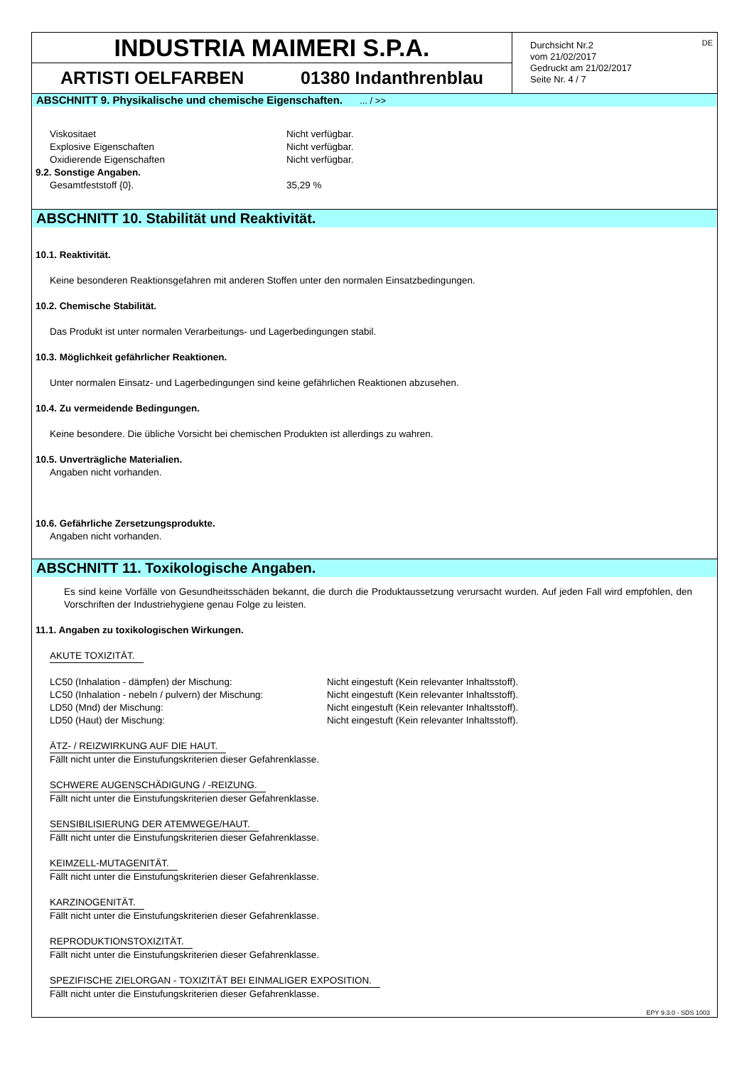INDUSTRIA MAIMERI S.P.A.
ARTISTI OELFARBEN 01380 Indanthrenblau
Durchsicht Nr.2
vom 21/02/2017
Gedruckt am 21/02/2017
Seite Nr. 4 / 7
DE
ABSCHNITT 9. Physikalische und chemische Eigenschaften. ... / >>
Viskositaet Nicht verfügbar.
Explosive Eigenschaften Nicht verfügbar.
Oxidierende Eigenschaften Nicht verfügbar.
9.2. Sonstige Angaben.
Gesamtfeststoff {0}. 35,29 %
ABSCHNITT 10. Stabilität und Reaktivität.
10.1. Reaktivität.
Keine besonderen Reaktionsgefahren mit anderen Stoffen unter den normalen Einsatzbedingungen.
10.2. Chemische Stabilität.
Das Produkt ist unter normalen Verarbeitungs- und Lagerbedingungen stabil.
10.3. Möglichkeit gefährlicher Reaktionen.
Unter normalen Einsatz- und Lagerbedingungen sind keine gefährlichen Reaktionen abzusehen.
10.4. Zu vermeidende Bedingungen.
Keine besondere. Die übliche Vorsicht bei chemischen Produkten ist allerdings zu wahren.
10.5. Unverträgliche Materialien.
Angaben nicht vorhanden.
10.6. Gefährliche Zersetzungsprodukte.
Angaben nicht vorhanden.
ABSCHNITT 11. Toxikologische Angaben.
Es sind keine Vorfälle von Gesundheitsschäden bekannt, die durch die Produktaussetzung verursacht wurden. Auf jeden Fall wird empfohlen, den Vorschriften der Industriehygiene genau Folge zu leisten.
11.1. Angaben zu toxikologischen Wirkungen.
AKUTE TOXIZITÄT.
LC50 (Inhalation - dämpfen) der Mischung: Nicht eingestuft (Kein relevanter Inhaltsstoff).
LC50 (Inhalation - nebeln / pulvern) der Mischung: Nicht eingestuft (Kein relevanter Inhaltsstoff).
LD50 (Mnd) der Mischung: Nicht eingestuft (Kein relevanter Inhaltsstoff).
LD50 (Haut) der Mischung: Nicht eingestuft (Kein relevanter Inhaltsstoff).
ÄTZ- / REIZWIRKUNG AUF DIE HAUT.
Fällt nicht unter die Einstufungskriterien dieser Gefahrenklasse.
SCHWERE AUGENSCHÄDIGUNG / -REIZUNG.
Fällt nicht unter die Einstufungskriterien dieser Gefahrenklasse.
SENSIBILISIERUNG DER ATEMWEGE/HAUT.
Fällt nicht unter die Einstufungskriterien dieser Gefahrenklasse.
KEIMZELL-MUTAGENITÄT.
Fällt nicht unter die Einstufungskriterien dieser Gefahrenklasse.
KARZINOGENITÄT.
Fällt nicht unter die Einstufungskriterien dieser Gefahrenklasse.
REPRODUKTIONSTOXIZITÄT.
Fällt nicht unter die Einstufungskriterien dieser Gefahrenklasse.
SPEZIFISCHE ZIELORGAN - TOXIZITÄT BEI EINMALIGER EXPOSITION.
Fällt nicht unter die Einstufungskriterien dieser Gefahrenklasse.
EPY 9.3.0 - SDS 1003